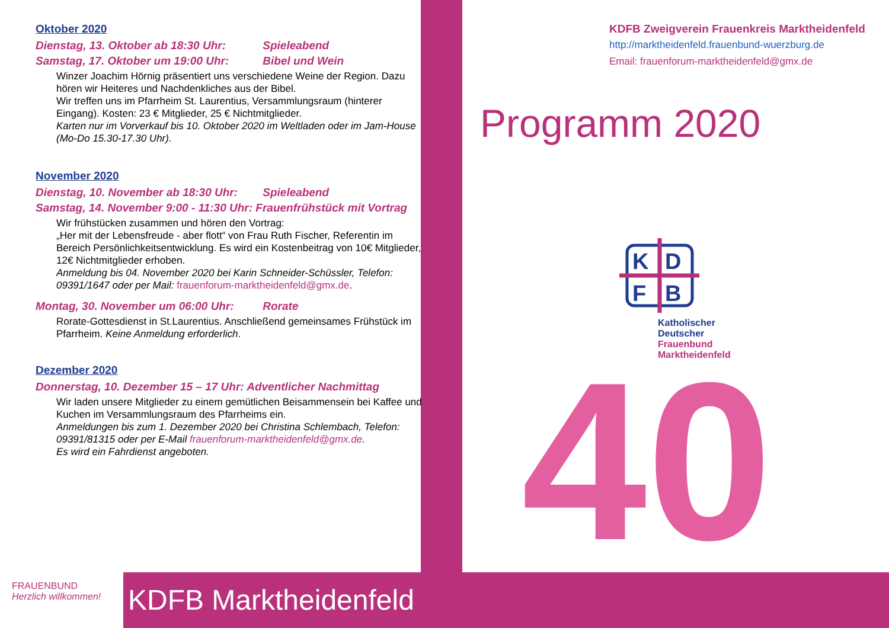Oktober 2020
Dienstag, 13. Oktober ab 18:30 Uhr: Spieleabend
Samstag, 17. Oktober um 19:00 Uhr: Bibel und Wein
Winzer Joachim Hörnig präsentiert uns verschiedene Weine der Region. Dazu hören wir Heiteres und Nachdenkliches aus der Bibel.
Wir treffen uns im Pfarrheim St. Laurentius, Versammlungsraum (hinterer Eingang). Kosten: 23 € Mitglieder, 25 € Nichtmitglieder.
Karten nur im Vorverkauf bis 10. Oktober 2020 im Weltladen oder im Jam-House (Mo-Do 15.30-17.30 Uhr).
November 2020
Dienstag, 10. November ab 18:30 Uhr: Spieleabend
Samstag, 14. November 9:00 - 11:30 Uhr: Frauenfrühstück mit Vortrag
Wir frühstücken zusammen und hören den Vortrag:
„Her mit der Lebensfreude - aber flott“ von Frau Ruth Fischer, Referentin im Bereich Persönlichkeitsentwicklung. Es wird ein Kostenbeitrag von 10€ Mitglieder, 12€ Nichtmitglieder erhoben.
Anmeldung bis 04. November 2020 bei Karin Schneider-Schüssler, Telefon: 09391/1647 oder per Mail: frauenforum-marktheidenfeld@gmx.de.
Montag, 30. November um 06:00 Uhr: Rorate
Rorate-Gottesdienst in St.Laurentius. Anschließend gemeinsames Frühstück im Pfarrheim. Keine Anmeldung erforderlich.
Dezember 2020
Donnerstag, 10. Dezember 15 – 17 Uhr: Adventlicher Nachmittag
Wir laden unsere Mitglieder zu einem gemütlichen Beisammensein bei Kaffee und Kuchen im Versammlungsraum des Pfarrheims ein.
Anmeldungen bis zum 1. Dezember 2020 bei Christina Schlembach, Telefon: 09391/81315 oder per E-Mail frauenforum-marktheidenfeld@gmx.de.
Es wird ein Fahrdienst angeboten.
KDFB Zweigverein Frauenkreis Marktheidenfeld
http://marktheidenfeld.frauenbund-wuerzburg.de
Email: frauenforum-marktheidenfeld@gmx.de
Programm 2020
K
D
F
B
Katholischer
Deutscher
Frauenbund
Marktheidenfeld
40
FRAUENBUND
Herzlich willkommen!
KDFB Marktheidenfeld